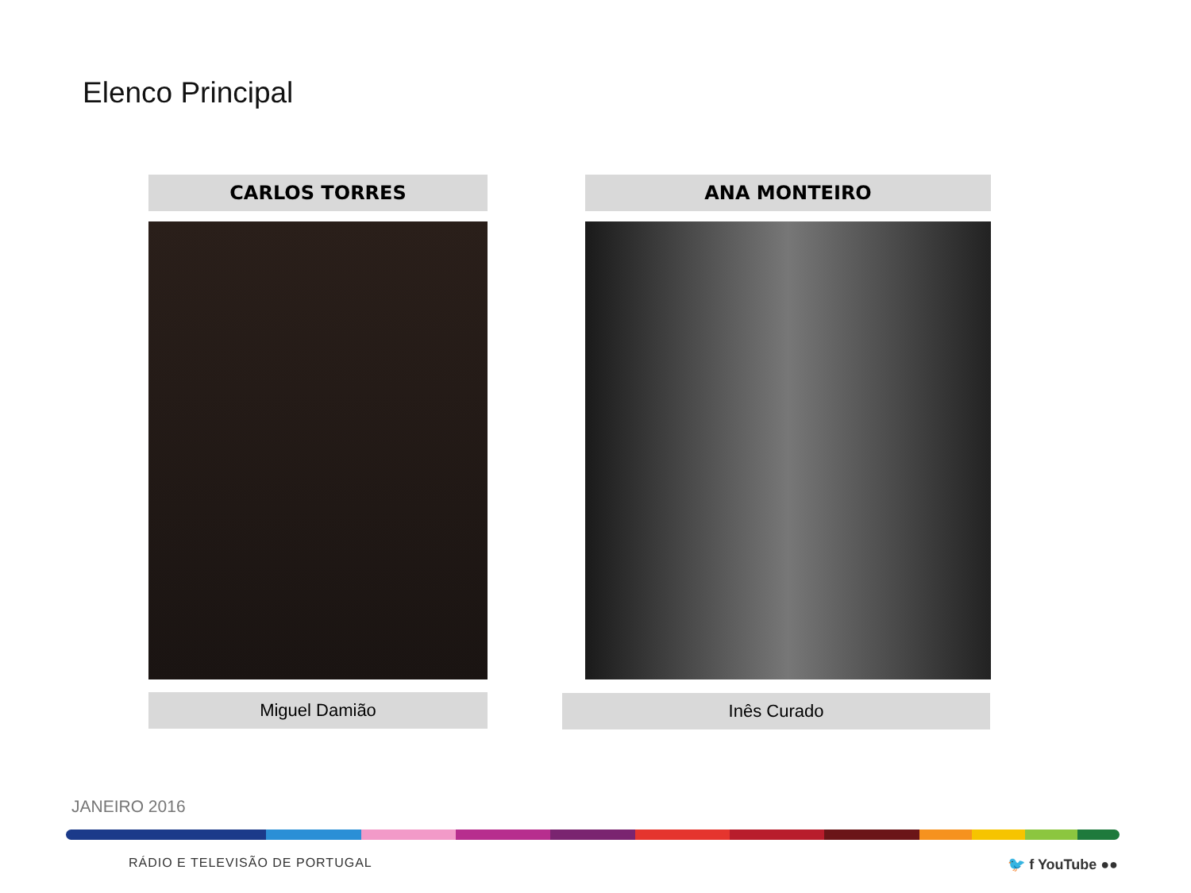Elenco Principal
CARLOS TORRES
Miguel Damião
ANA MONTEIRO
Inês Curado
JANEIRO 2016
RÁDIO E TELEVISÃO DE PORTUGAL 🐦 f YouTube ●●